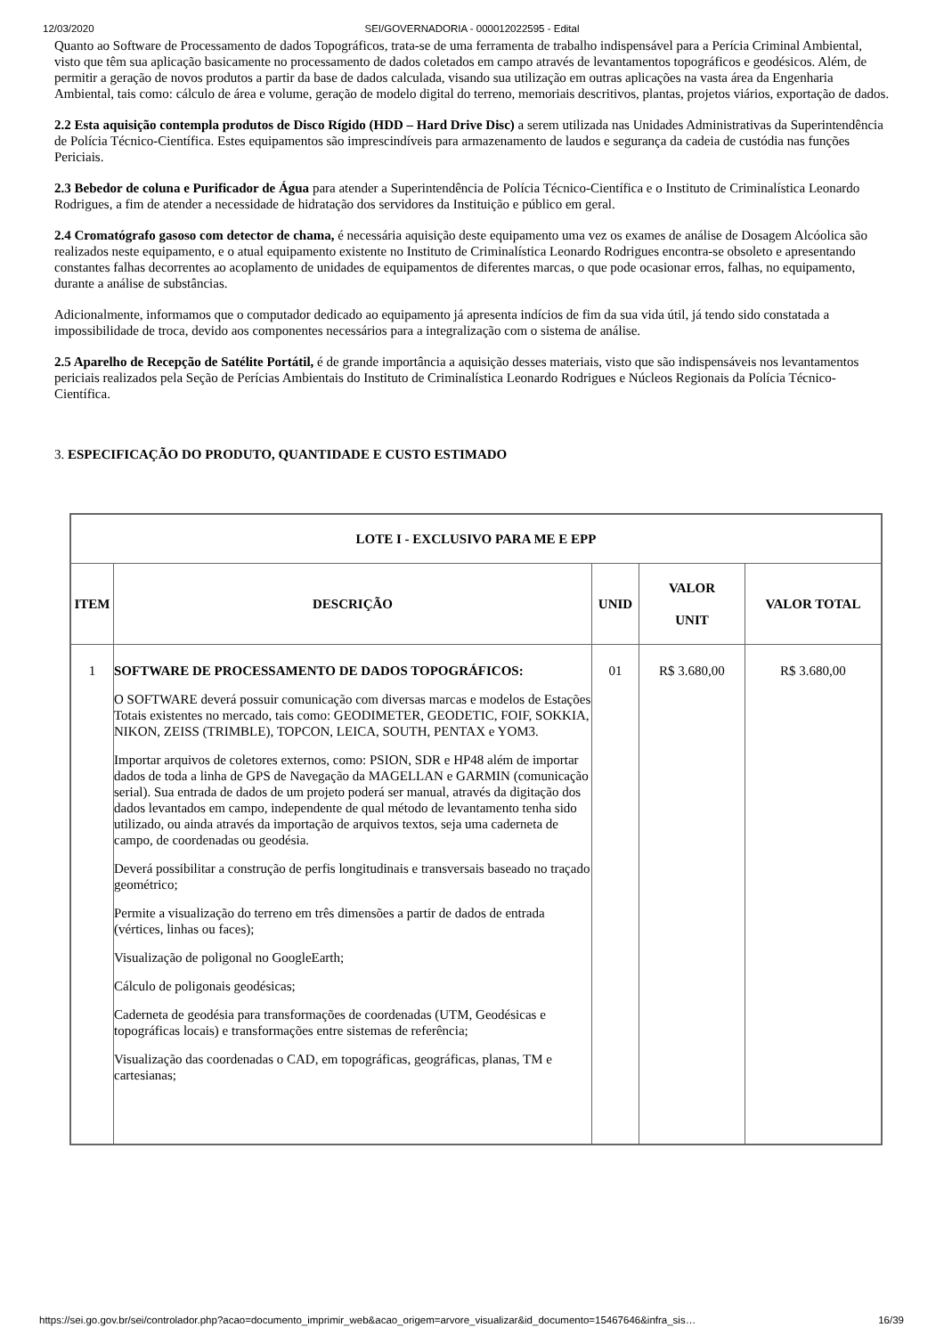12/03/2020 SEI/GOVERNADORIA - 000012022595 - Edital
Quanto ao Software de Processamento de dados Topográficos, trata-se de uma ferramenta de trabalho indispensável para a Perícia Criminal Ambiental, visto que têm sua aplicação basicamente no processamento de dados coletados em campo através de levantamentos topográficos e geodésicos. Além, de permitir a geração de novos produtos a partir da base de dados calculada, visando sua utilização em outras aplicações na vasta área da Engenharia Ambiental, tais como: cálculo de área e volume, geração de modelo digital do terreno, memoriais descritivos, plantas, projetos viários, exportação de dados.
2.2 Esta aquisição contempla produtos de Disco Rígido (HDD – Hard Drive Disc) a serem utilizada nas Unidades Administrativas da Superintendência de Polícia Técnico-Científica. Estes equipamentos são imprescindíveis para armazenamento de laudos e segurança da cadeia de custódia nas funções Periciais.
2.3 Bebedor de coluna e Purificador de Água para atender a Superintendência de Polícia Técnico-Científica e o Instituto de Criminalística Leonardo Rodrigues, a fim de atender a necessidade de hidratação dos servidores da Instituição e público em geral.
2.4 Cromatógrafo gasoso com detector de chama, é necessária aquisição deste equipamento uma vez os exames de análise de Dosagem Alcóolica são realizados neste equipamento, e o atual equipamento existente no Instituto de Criminalística Leonardo Rodrigues encontra-se obsoleto e apresentando constantes falhas decorrentes ao acoplamento de unidades de equipamentos de diferentes marcas, o que pode ocasionar erros, falhas, no equipamento, durante a análise de substâncias.
Adicionalmente, informamos que o computador dedicado ao equipamento já apresenta indícios de fim da sua vida útil, já tendo sido constatada a impossibilidade de troca, devido aos componentes necessários para a integralização com o sistema de análise.
2.5 Aparelho de Recepção de Satélite Portátil, é de grande importância a aquisição desses materiais, visto que são indispensáveis nos levantamentos periciais realizados pela Seção de Perícias Ambientais do Instituto de Criminalística Leonardo Rodrigues e Núcleos Regionais da Polícia Técnico-Científica.
3. ESPECIFICAÇÃO DO PRODUTO, QUANTIDADE E CUSTO ESTIMADO
| LOTE I - EXCLUSIVO PARA ME E EPP | | | | |
| --- | --- | --- | --- | --- |
| ITEM | DESCRIÇÃO | UNID | VALOR UNIT | VALOR TOTAL |
| 1 | SOFTWARE DE PROCESSAMENTO DE DADOS TOPOGRÁFICOS: O SOFTWARE deverá possuir comunicação com diversas marcas e modelos de Estações Totais existentes no mercado, tais como: GEODIMETER, GEODETIC, FOIF, SOKKIA, NIKON, ZEISS (TRIMBLE), TOPCON, LEICA, SOUTH, PENTAX e YOM3. Importar arquivos de coletores externos, como: PSION, SDR e HP48 além de importar dados de toda a linha de GPS de Navegação da MAGELLAN e GARMIN (comunicação serial). Sua entrada de dados de um projeto poderá ser manual, através da digitação dos dados levantados em campo, independente de qual método de levantamento tenha sido utilizado, ou ainda através da importação de arquivos textos, seja uma caderneta de campo, de coordenadas ou geodésia. Deverá possibilitar a construção de perfis longitudinais e transversais baseado no traçado geométrico; Permite a visualização do terreno em três dimensões a partir de dados de entrada (vértices, linhas ou faces); Visualização de poligonal no GoogleEarth; Cálculo de poligonais geodésicas; Caderneta de geodésia para transformações de coordenadas (UTM, Geodésicas e topográficas locais) e transformações entre sistemas de referência; Visualização das coordenadas o CAD, em topográficas, geográficas, planas, TM e cartesianas; | 01 | R$ 3.680,00 | R$ 3.680,00 |
https://sei.go.gov.br/sei/controlador.php?acao=documento_imprimir_web&acao_origem=arvore_visualizar&id_documento=15467646&infra_sis… 16/39